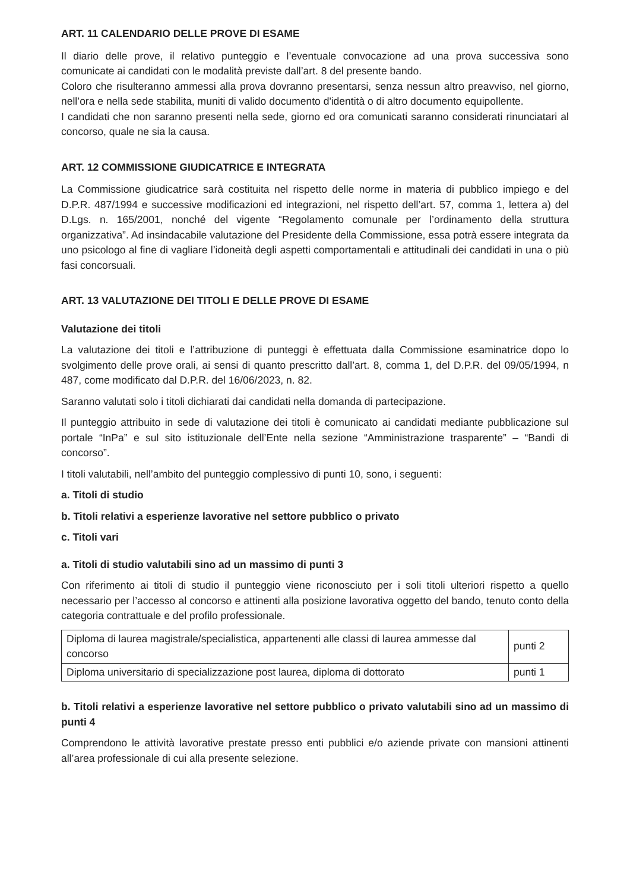ART. 11 CALENDARIO DELLE PROVE DI ESAME
Il diario delle prove, il relativo punteggio e l’eventuale convocazione ad una prova successiva sono comunicate ai candidati con le modalità previste dall’art. 8 del presente bando.
Coloro che risulteranno ammessi alla prova dovranno presentarsi, senza nessun altro preavviso, nel giorno, nell’ora e nella sede stabilita, muniti di valido documento d'identità o di altro documento equipollente.
I candidati che non saranno presenti nella sede, giorno ed ora comunicati saranno considerati rinunciatari al concorso, quale ne sia la causa.
ART. 12 COMMISSIONE GIUDICATRICE E INTEGRATA
La Commissione giudicatrice sarà costituita nel rispetto delle norme in materia di pubblico impiego e del D.P.R. 487/1994 e successive modificazioni ed integrazioni, nel rispetto dell’art. 57, comma 1, lettera a) del D.Lgs. n. 165/2001, nonché del vigente “Regolamento comunale per l’ordinamento della struttura organizzativa”. Ad insindacabile valutazione del Presidente della Commissione, essa potrà essere integrata da uno psicologo al fine di vagliare l’idoneità degli aspetti comportamentali e attitudinali dei candidati in una o più fasi concorsuali.
ART. 13 VALUTAZIONE DEI TITOLI E DELLE PROVE DI ESAME
Valutazione dei titoli
La valutazione dei titoli e l’attribuzione di punteggi è effettuata dalla Commissione esaminatrice dopo lo svolgimento delle prove orali, ai sensi di quanto prescritto dall’art. 8, comma 1, del D.P.R. del 09/05/1994, n 487, come modificato dal D.P.R. del 16/06/2023, n. 82.
Saranno valutati solo i titoli dichiarati dai candidati nella domanda di partecipazione.
Il punteggio attribuito in sede di valutazione dei titoli è comunicato ai candidati mediante pubblicazione sul portale “InPa” e sul sito istituzionale dell’Ente nella sezione “Amministrazione trasparente” – “Bandi di concorso”.
I titoli valutabili, nell’ambito del punteggio complessivo di punti 10, sono, i seguenti:
a. Titoli di studio
b. Titoli relativi a esperienze lavorative nel settore pubblico o privato
c. Titoli vari
a. Titoli di studio valutabili sino ad un massimo di punti 3
Con riferimento ai titoli di studio il punteggio viene riconosciuto per i soli titoli ulteriori rispetto a quello necessario per l’accesso al concorso e attinenti alla posizione lavorativa oggetto del bando, tenuto conto della categoria contrattuale e del profilo professionale.
| Diploma di laurea magistrale/specialistica, appartenenti alle classi di laurea ammesse dal concorso | punti 2 |
| Diploma universitario di specializzazione post laurea, diploma di dottorato | punti 1 |
b. Titoli relativi a esperienze lavorative nel settore pubblico o privato valutabili sino ad un massimo di punti 4
Comprendono le attività lavorative prestate presso enti pubblici e/o aziende private con mansioni attinenti all’area professionale di cui alla presente selezione.